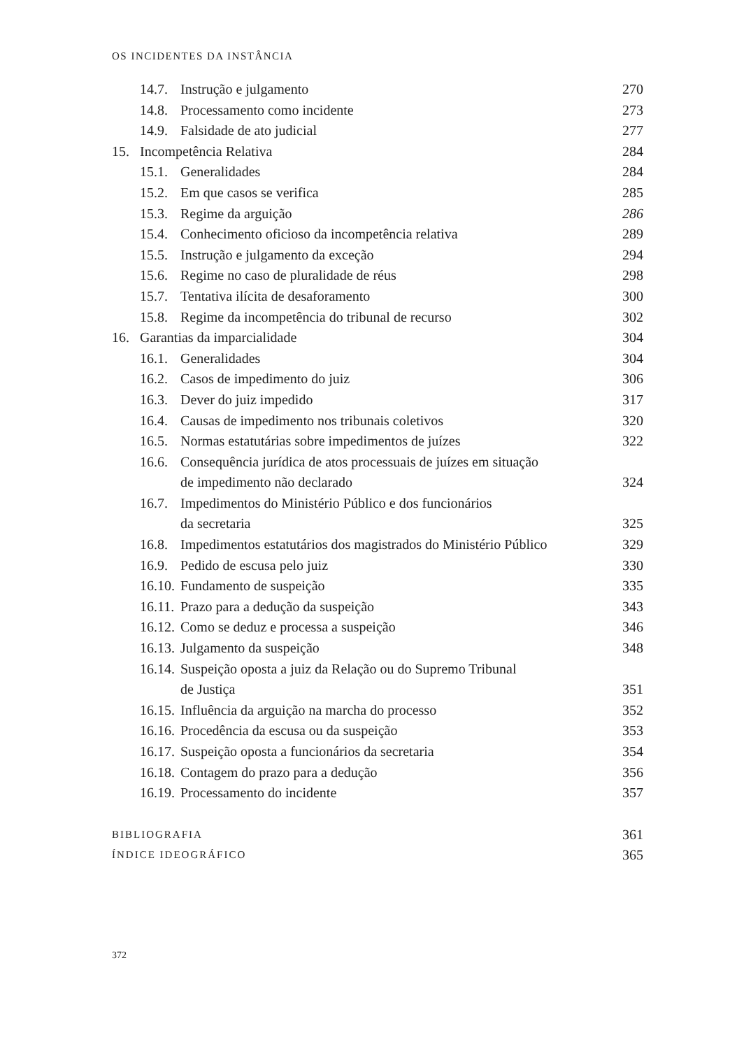OS INCIDENTES DA INSTÂNCIA
| | 14.7. | Instrução e julgamento | 270 |
| | 14.8. | Processamento como incidente | 273 |
| | 14.9. | Falsidade de ato judicial | 277 |
| 15. | Incompetência Relativa | | 284 |
| | 15.1. | Generalidades | 284 |
| | 15.2. | Em que casos se verifica | 285 |
| | 15.3. | Regime da arguição | 286 |
| | 15.4. | Conhecimento oficioso da incompetência relativa | 289 |
| | 15.5. | Instrução e julgamento da exceção | 294 |
| | 15.6. | Regime no caso de pluralidade de réus | 298 |
| | 15.7. | Tentativa ilícita de desaforamento | 300 |
| | 15.8. | Regime da incompetência do tribunal de recurso | 302 |
| 16. | Garantias da imparcialidade | | 304 |
| | 16.1. | Generalidades | 304 |
| | 16.2. | Casos de impedimento do juiz | 306 |
| | 16.3. | Dever do juiz impedido | 317 |
| | 16.4. | Causas de impedimento nos tribunais coletivos | 320 |
| | 16.5. | Normas estatutárias sobre impedimentos de juízes | 322 |
| | 16.6. | Consequência jurídica de atos processuais de juízes em situação de impedimento não declarado | 324 |
| | 16.7. | Impedimentos do Ministério Público e dos funcionários da secretaria | 325 |
| | 16.8. | Impedimentos estatutários dos magistrados do Ministério Público | 329 |
| | 16.9. | Pedido de escusa pelo juiz | 330 |
| | 16.10. | Fundamento de suspeição | 335 |
| | 16.11. | Prazo para a dedução da suspeição | 343 |
| | 16.12. | Como se deduz e processa a suspeição | 346 |
| | 16.13. | Julgamento da suspeição | 348 |
| | 16.14. | Suspeição oposta a juiz da Relação ou do Supremo Tribunal de Justiça | 351 |
| | 16.15. | Influência da arguição na marcha do processo | 352 |
| | 16.16. | Procedência da escusa ou da suspeição | 353 |
| | 16.17. | Suspeição oposta a funcionários da secretaria | 354 |
| | 16.18. | Contagem do prazo para a dedução | 356 |
| | 16.19. | Processamento do incidente | 357 |
| BIBLIOGRAFIA | | | 361 |
| ÍNDICE IDEOGRÁFICO | | | 365 |
372